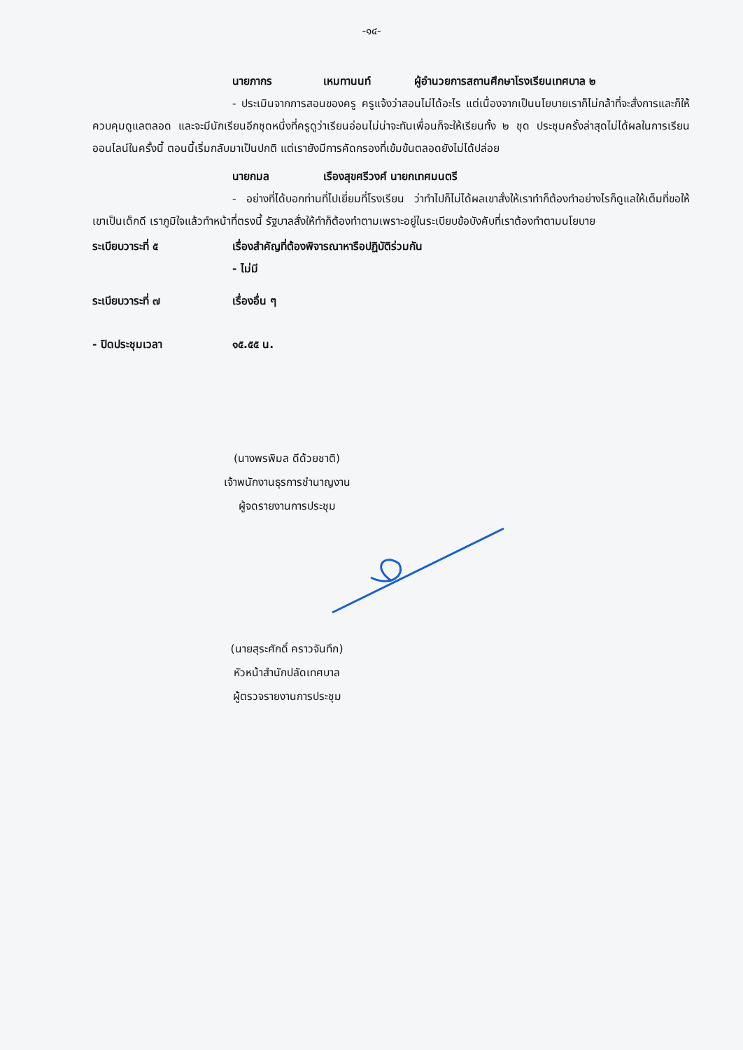-๑๔-
นายภากร เหมทานนท์ ผู้อำนวยการสถานศึกษาโรงเรียนเทศบาล ๒
- ประเมินจากการสอนของครู ครูแจ้งว่าสอนไม่ได้อะไร แต่เนื่องจากเป็นนโยบายเราก็ไม่กล้าที่จะสั่งการและก็ให้ควบคุมดูแลตลอด และจะมีนักเรียนอีกชุดหนึ่งที่ครูดูว่าเรียนอ่อนไม่น่าจะทันเพื่อนก็จะให้เรียนทั้ง ๒ ชุด ประชุมครั้งล่าสุดไม่ได้ผลในการเรียนออนไลน์ในครั้งนี้ ตอนนี้เริ่มกลับมาเป็นปกติ แต่เรายังมีการคัดกรองที่เข้มข้นตลอดยังไม่ได้ปล่อย
นายกมล เรืองสุขศรีวงศ์ นายกเทศมนตรี
- อย่างที่ได้บอกท่านที่ไปเยี่ยมที่โรงเรียน ว่าทำไปก็ไม่ได้ผลเขาสั่งให้เราทำก็ต้องทำอย่างไรก็ดูแลให้เต็มที่ขอให้เขาเป็นเด็กดี เราภูมิใจแล้วทำหน้าที่ตรงนี้ รัฐบาลสั่งให้ทำก็ต้องทำตามเพราะอยู่ในระเบียบข้อบังคับที่เราต้องทำตามนโยบาย
ระเบียบวาระที่ ๕ เรื่องสำคัญที่ต้องพิจารณาหารือปฏิบัติร่วมกัน
- ไม่มี
ระเบียบวาระที่ ๗ เรื่องอื่น ๆ
- ปิดประชุมเวลา ๑๕.๕๕ น.
(นางพรพิมล ดีด้วยชาติ)
เจ้าพนักงานธุรการชำนาญงาน
ผู้จดรายงานการประชุม
(นายสุระศักดิ์ คราวจันทึก)
หัวหน้าสำนักปลัดเทศบาล
ผู้ตรวจรายงานการประชุม